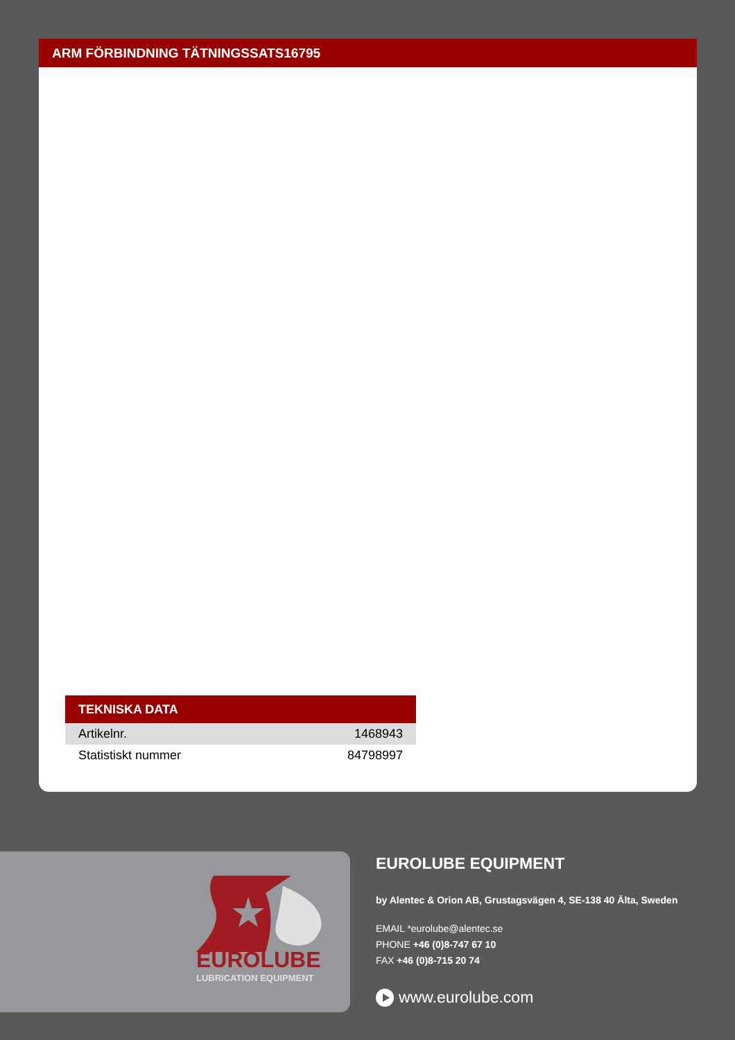ARM FÖRBINDNING TÄTNINGSSATS16795
| TEKNISKA DATA | |
| --- | --- |
| Artikelnr. | 1468943 |
| Statistiskt nummer | 84798997 |
EUROLUBE
LUBRICATION EQUIPMENT
EUROLUBE EQUIPMENT
by Alentec & Orion AB, Grustagsvägen 4, SE-138 40 Älta, Sweden
EMAIL *eurolube@alentec.se
PHONE +46 (0)8-747 67 10
FAX +46 (0)8-715 20 74
www.eurolube.com